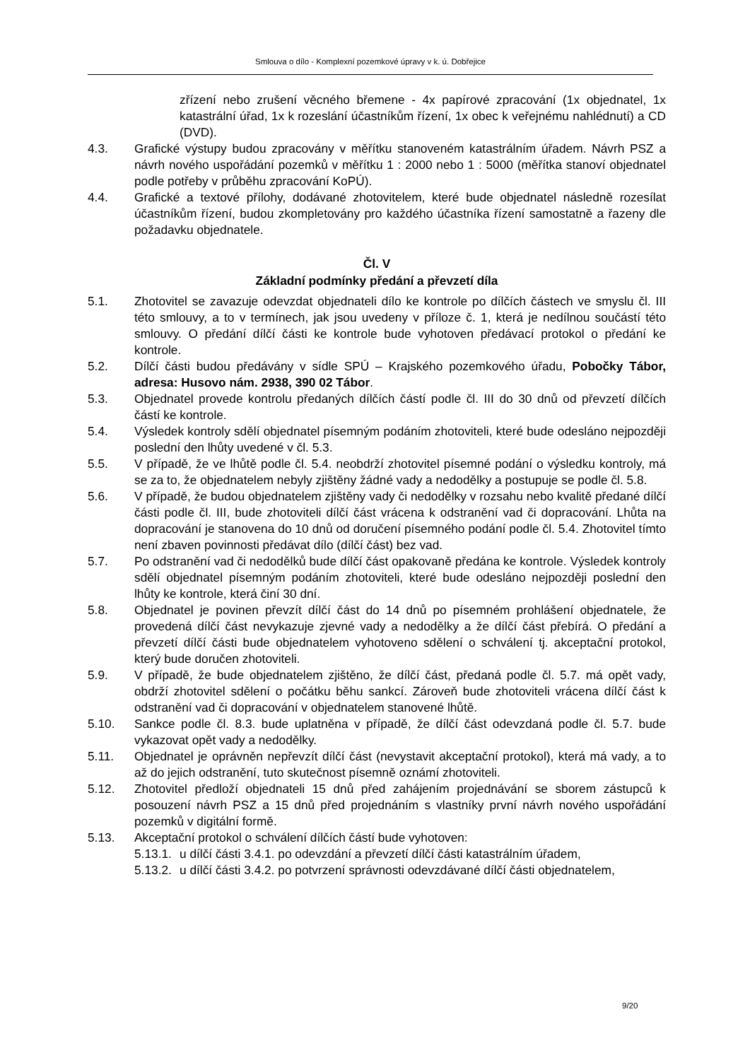Smlouva o dílo - Komplexní pozemkové úpravy v k. ú. Dobřejice
zřízení nebo zrušení věcného břemene - 4x papírové zpracování (1x objednatel, 1x katastrální úřad, 1x k rozeslání účastníkům řízení, 1x obec k veřejnému nahlédnutí) a CD (DVD).
4.3. Grafické výstupy budou zpracovány v měřítku stanoveném katastrálním úřadem. Návrh PSZ a návrh nového uspořádání pozemků v měřítku 1 : 2000 nebo 1 : 5000 (měřítka stanoví objednatel podle potřeby v průběhu zpracování KoPÚ).
4.4. Grafické a textové přílohy, dodávané zhotovitelem, které bude objednatel následně rozesílat účastníkům řízení, budou zkompletovány pro každého účastníka řízení samostatně a řazeny dle požadavku objednatele.
Čl. V
Základní podmínky předání a převzetí díla
5.1. Zhotovitel se zavazuje odevzdat objednateli dílo ke kontrole po dílčích částech ve smyslu čl. III této smlouvy, a to v termínech, jak jsou uvedeny v příloze č. 1, která je nedílnou součástí této smlouvy. O předání dílčí části ke kontrole bude vyhotoven předávací protokol o předání ke kontrole.
5.2. Dílčí části budou předávány v sídle SPÚ – Krajského pozemkového úřadu, Pobočky Tábor, adresa: Husovo nám. 2938, 390 02 Tábor.
5.3. Objednatel provede kontrolu předaných dílčích částí podle čl. III do 30 dnů od převzetí dílčích částí ke kontrole.
5.4. Výsledek kontroly sdělí objednatel písemným podáním zhotoviteli, které bude odesláno nejpozději poslední den lhůty uvedené v čl. 5.3.
5.5. V případě, že ve lhůtě podle čl. 5.4. neobdrží zhotovitel písemné podání o výsledku kontroly, má se za to, že objednatelem nebyly zjištěny žádné vady a nedodělky a postupuje se podle čl. 5.8.
5.6. V případě, že budou objednatelem zjištěny vady či nedodělky v rozsahu nebo kvalitě předané dílčí části podle čl. III, bude zhotoviteli dílčí část vrácena k odstranění vad či dopracování. Lhůta na dopracování je stanovena do 10 dnů od doručení písemného podání podle čl. 5.4. Zhotovitel tímto není zbaven povinnosti předávat dílo (dílčí část) bez vad.
5.7. Po odstranění vad či nedodělků bude dílčí část opakovaně předána ke kontrole. Výsledek kontroly sdělí objednatel písemným podáním zhotoviteli, které bude odesláno nejpozději poslední den lhůty ke kontrole, která činí 30 dní.
5.8. Objednatel je povinen převzít dílčí část do 14 dnů po písemném prohlášení objednatele, že provedená dílčí část nevykazuje zjevné vady a nedodělky a že dílčí část přebírá. O předání a převzetí dílčí části bude objednatelem vyhotoveno sdělení o schválení tj. akceptační protokol, který bude doručen zhotoviteli.
5.9. V případě, že bude objednatelem zjištěno, že dílčí část, předaná podle čl. 5.7. má opět vady, obdrží zhotovitel sdělení o počátku běhu sankcí. Zároveň bude zhotoviteli vrácena dílčí část k odstranění vad či dopracování v objednatelem stanovené lhůtě.
5.10. Sankce podle čl. 8.3. bude uplatněna v případě, že dílčí část odevzdaná podle čl. 5.7. bude vykazovat opět vady a nedodělky.
5.11. Objednatel je oprávněn nepřevzít dílčí část (nevystavit akceptační protokol), která má vady, a to až do jejich odstranění, tuto skutečnost písemně oznámí zhotoviteli.
5.12. Zhotovitel předloží objednateli 15 dnů před zahájením projednávání se sborem zástupců k posouzení návrh PSZ a 15 dnů před projednáním s vlastníky první návrh nového uspořádání pozemků v digitální formě.
5.13. Akceptační protokol o schválení dílčích částí bude vyhotoven:
5.13.1.
u dílčí části 3.4.1. po odevzdání a převzetí dílčí části katastrálním úřadem,
5.13.2.
u dílčí části 3.4.2. po potvrzení správnosti odevzdávané dílčí části objednatelem,
9/20